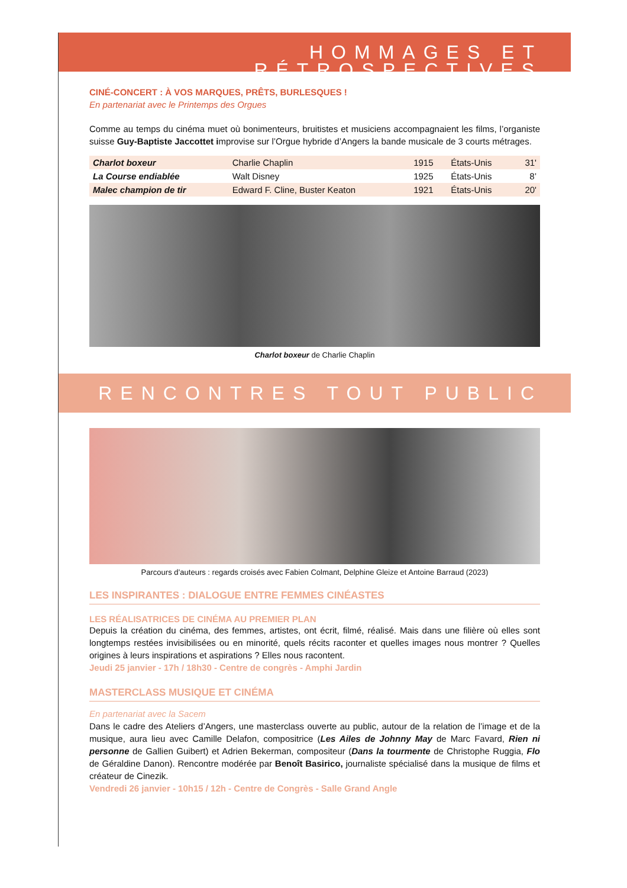HOMMAGES ET RÉTROSPECTIVES
CINÉ-CONCERT : À VOS MARQUES, PRÊTS, BURLESQUES !
En partenariat avec le Printemps des Orgues
Comme au temps du cinéma muet où bonimenteurs, bruitistes et musiciens accompagnaient les films, l’organiste suisse Guy-Baptiste Jaccottet improvise sur l’Orgue hybride d’Angers la bande musicale de 3 courts métrages.
| Charlot boxeur | Charlie Chaplin | 1915 | États-Unis | 31' |
| La Course endiablée | Walt Disney | 1925 | États-Unis | 8’ |
| Malec champion de tir | Edward F. Cline, Buster Keaton | 1921 | États-Unis | 20' |
Charlot boxeur de Charlie Chaplin
RENCONTRES TOUT PUBLIC
Parcours d’auteurs : regards croisés avec Fabien Colmant, Delphine Gleize et Antoine Barraud (2023)
LES INSPIRANTES : DIALOGUE ENTRE FEMMES CINÉASTES
LES RÉALISATRICES DE CINÉMA AU PREMIER PLAN
Depuis la création du cinéma, des femmes, artistes, ont écrit, filmé, réalisé. Mais dans une filière où elles sont longtemps restées invisibilisées ou en minorité, quels récits raconter et quelles images nous montrer ? Quelles origines à leurs inspirations et aspirations ? Elles nous racontent.
Jeudi 25 janvier - 17h / 18h30 - Centre de congrès - Amphi Jardin
MASTERCLASS MUSIQUE ET CINÉMA
En partenariat avec la Sacem
Dans le cadre des Ateliers d’Angers, une masterclass ouverte au public, autour de la relation de l’image et de la musique, aura lieu avec Camille Delafon, compositrice (Les Ailes de Johnny May de Marc Favard, Rien ni personne de Gallien Guibert) et Adrien Bekerman, compositeur (Dans la tourmente de Christophe Ruggia, Flo de Géraldine Danon). Rencontre modérée par Benoît Basirico, journaliste spécialisé dans la musique de films et créateur de Cinezik.
Vendredi 26 janvier - 10h15 / 12h - Centre de Congrès - Salle Grand Angle